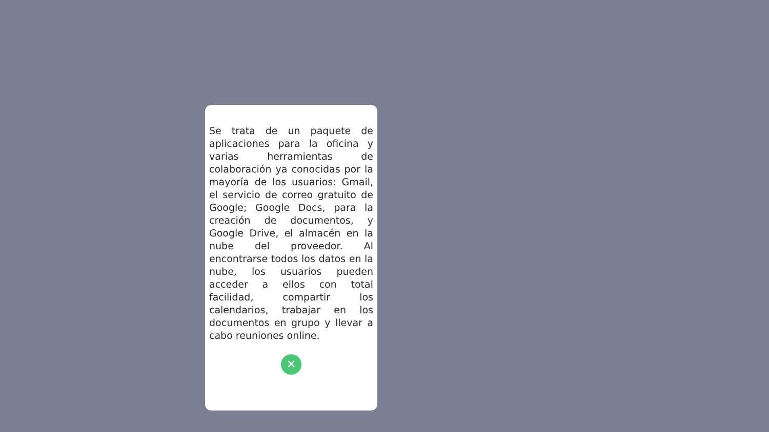Se trata de un paquete de aplicaciones para la oficina y varias herramientas de colaboración ya conocidas por la mayoría de los usuarios: Gmail, el servicio de correo gratuito de Google; Google Docs, para la creación de documentos, y Google Drive, el almacén en la nube del proveedor. Al encontrarse todos los datos en la nube, los usuarios pueden acceder a ellos con total facilidad, compartir los calendarios, trabajar en los documentos en grupo y llevar a cabo reuniones online.
✕